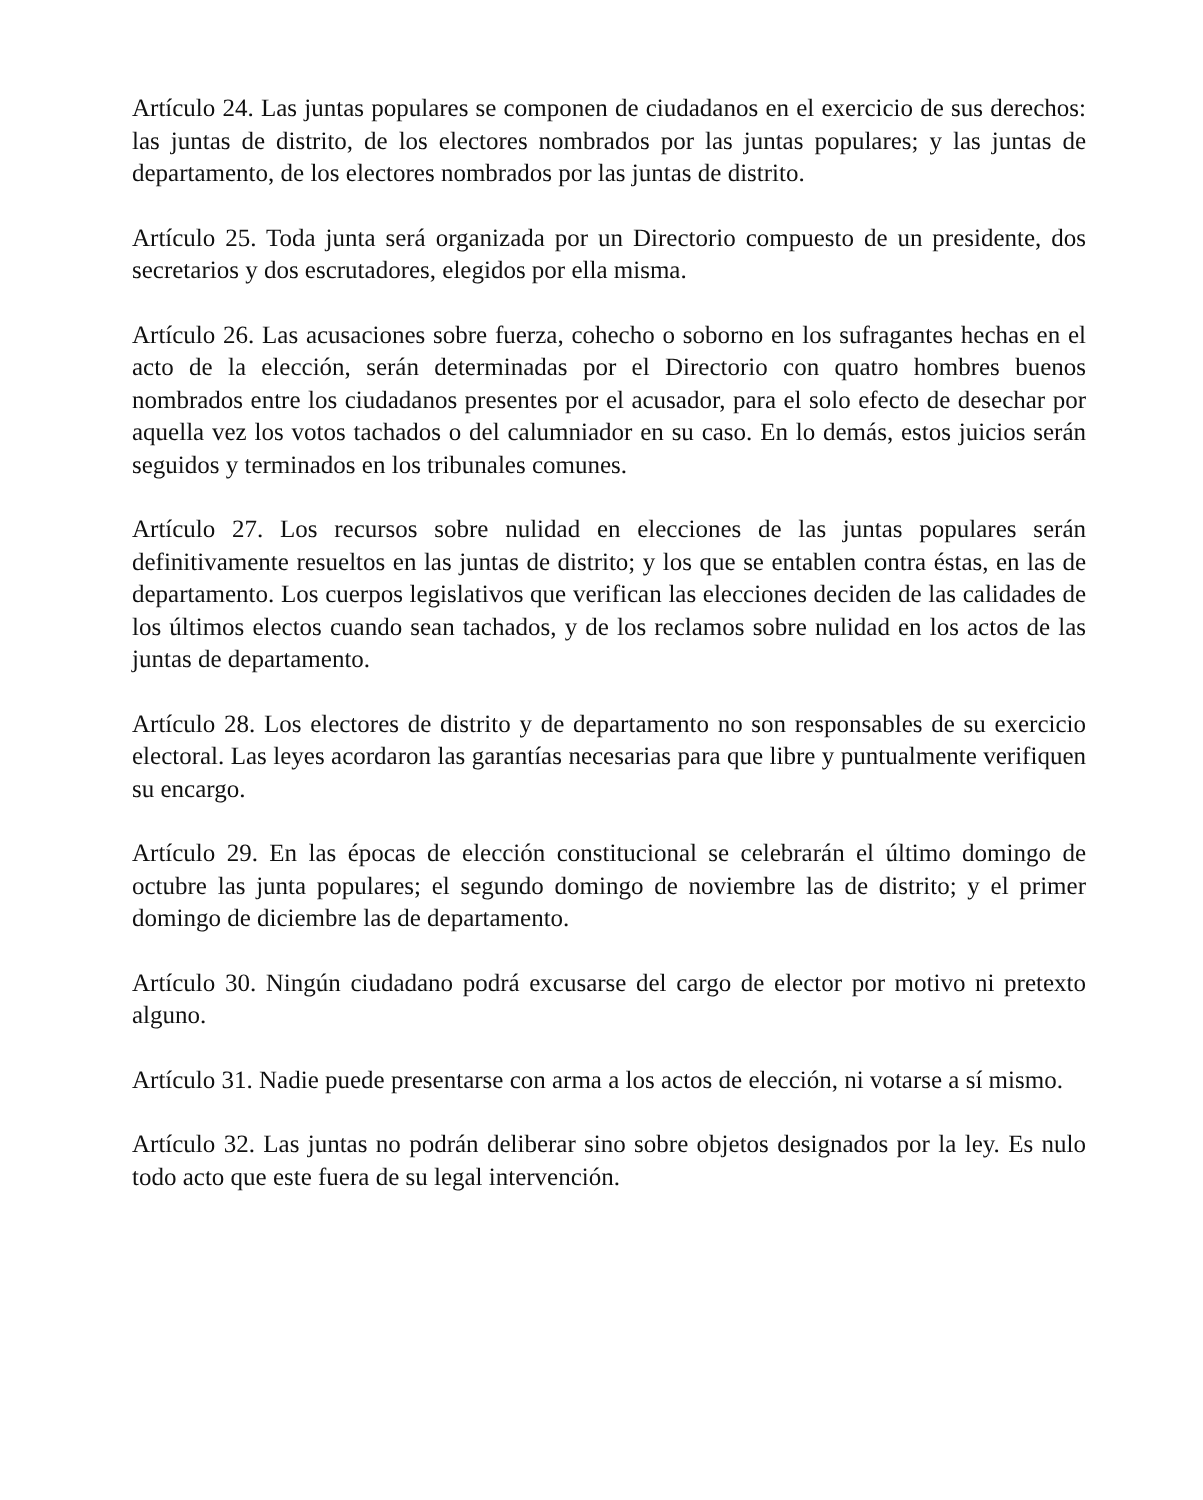Artículo 24. Las juntas populares se componen de ciudadanos en el exercicio de sus derechos: las juntas de distrito, de los electores nombrados por las juntas populares; y las juntas de departamento, de los electores nombrados por las juntas de distrito.
Artículo 25. Toda junta será organizada por un Directorio compuesto de un presidente, dos secretarios y dos escrutadores, elegidos por ella misma.
Artículo 26. Las acusaciones sobre fuerza, cohecho o soborno en los sufragantes hechas en el acto de la elección, serán determinadas por el Directorio con quatro hombres buenos nombrados entre los ciudadanos presentes por el acusador, para el solo efecto de desechar por aquella vez los votos tachados o del calumniador en su caso. En lo demás, estos juicios serán seguidos y terminados en los tribunales comunes.
Artículo 27. Los recursos sobre nulidad en elecciones de las juntas populares serán definitivamente resueltos en las juntas de distrito; y los que se entablen contra éstas, en las de departamento. Los cuerpos legislativos que verifican las elecciones deciden de las calidades de los últimos electos cuando sean tachados, y de los reclamos sobre nulidad en los actos de las juntas de departamento.
Artículo 28. Los electores de distrito y de departamento no son responsables de su exercicio electoral. Las leyes acordaron las garantías necesarias para que libre y puntualmente verifiquen su encargo.
Artículo 29. En las épocas de elección constitucional se celebrarán el último domingo de octubre las junta populares; el segundo domingo de noviembre las de distrito; y el primer domingo de diciembre las de departamento.
Artículo 30. Ningún ciudadano podrá excusarse del cargo de elector por motivo ni pretexto alguno.
Artículo 31. Nadie puede presentarse con arma a los actos de elección, ni votarse a sí mismo.
Artículo 32. Las juntas no podrán deliberar sino sobre objetos designados por la ley. Es nulo todo acto que este fuera de su legal intervención.